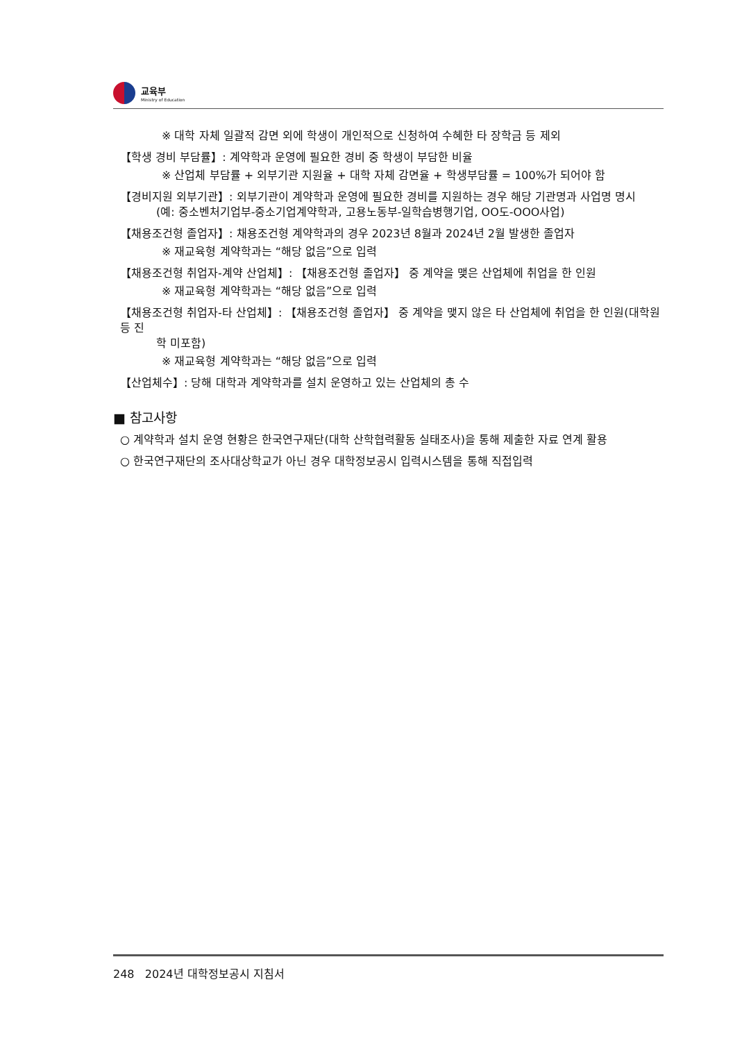교육부
Ministry of Education
※ 대학 자체 일괄적 감면 외에 학생이 개인적으로 신청하여 수혜한 타 장학금 등 제외
【학생 경비 부담률】: 계약학과 운영에 필요한 경비 중 학생이 부담한 비율
※ 산업체 부담률 + 외부기관 지원율 + 대학 자체 감면율 + 학생부담률 = 100%가 되어야 함
【경비지원 외부기관】: 외부기관이 계약학과 운영에 필요한 경비를 지원하는 경우 해당 기관명과 사업명 명시
(예: 중소벤처기업부-중소기업계약학과, 고용노동부-일학습병행기업, OO도-OOO사업)
【채용조건형 졸업자】: 채용조건형 계약학과의 경우 2023년 8월과 2024년 2월 발생한 졸업자
※ 재교육형 계약학과는 “해당 없음”으로 입력
【채용조건형 취업자-계약 산업체】: 【채용조건형 졸업자】 중 계약을 맺은 산업체에 취업을 한 인원
※ 재교육형 계약학과는 “해당 없음”으로 입력
【채용조건형 취업자-타 산업체】: 【채용조건형 졸업자】 중 계약을 맺지 않은 타 산업체에 취업을 한 인원(대학원 등 진
학 미포함)
※ 재교육형 계약학과는 “해당 없음”으로 입력
【산업체수】: 당해 대학과 계약학과를 설치 운영하고 있는 산업체의 총 수
■ 참고사항
○ 계약학과 설치 운영 현황은 한국연구재단(대학 산학협력활동 실태조사)을 통해 제출한 자료 연계 활용
○ 한국연구재단의 조사대상학교가 아닌 경우 대학정보공시 입력시스템을 통해 직접입력
248 2024년 대학정보공시 지침서